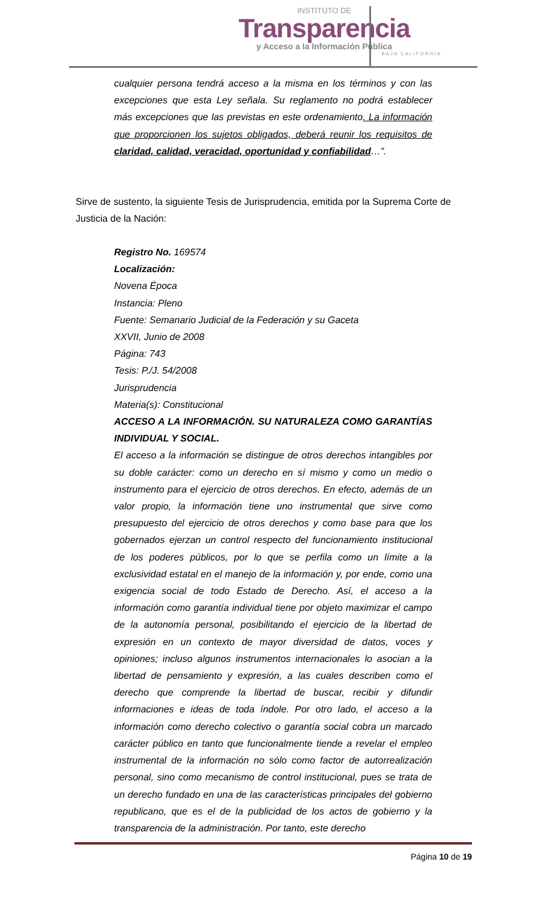INSTITUTO DE
Transparencia
y Acceso a la Información Pública
BAJA CALIFORNIA
cualquier persona tendrá acceso a la misma en los términos y con las excepciones que esta Ley señala. Su reglamento no podrá establecer más excepciones que las previstas en este ordenamiento. La información que proporcionen los sujetos obligados, deberá reunir los requisitos de claridad, calidad, veracidad, oportunidad y confiabilidad…”.
Sirve de sustento, la siguiente Tesis de Jurisprudencia, emitida por la Suprema Corte de Justicia de la Nación:
Registro No. 169574
Localización:
Novena Época
Instancia: Pleno
Fuente: Semanario Judicial de la Federación y su Gaceta
XXVII, Junio de 2008
Página: 743
Tesis: P./J. 54/2008
Jurisprudencia
Materia(s): Constitucional
ACCESO A LA INFORMACIÓN. SU NATURALEZA COMO GARANTÍAS INDIVIDUAL Y SOCIAL.
El acceso a la información se distingue de otros derechos intangibles por su doble carácter: como un derecho en sí mismo y como un medio o instrumento para el ejercicio de otros derechos. En efecto, además de un valor propio, la información tiene uno instrumental que sirve como presupuesto del ejercicio de otros derechos y como base para que los gobernados ejerzan un control respecto del funcionamiento institucional de los poderes públicos, por lo que se perfila como un límite a la exclusividad estatal en el manejo de la información y, por ende, como una exigencia social de todo Estado de Derecho. Así, el acceso a la información como garantía individual tiene por objeto maximizar el campo de la autonomía personal, posibilitando el ejercicio de la libertad de expresión en un contexto de mayor diversidad de datos, voces y opiniones; incluso algunos instrumentos internacionales lo asocian a la libertad de pensamiento y expresión, a las cuales describen como el derecho que comprende la libertad de buscar, recibir y difundir informaciones e ideas de toda índole. Por otro lado, el acceso a la información como derecho colectivo o garantía social cobra un marcado carácter público en tanto que funcionalmente tiende a revelar el empleo instrumental de la información no sólo como factor de autorrealización personal, sino como mecanismo de control institucional, pues se trata de un derecho fundado en una de las características principales del gobierno republicano, que es el de la publicidad de los actos de gobierno y la transparencia de la administración. Por tanto, este derecho
Página 10 de 19